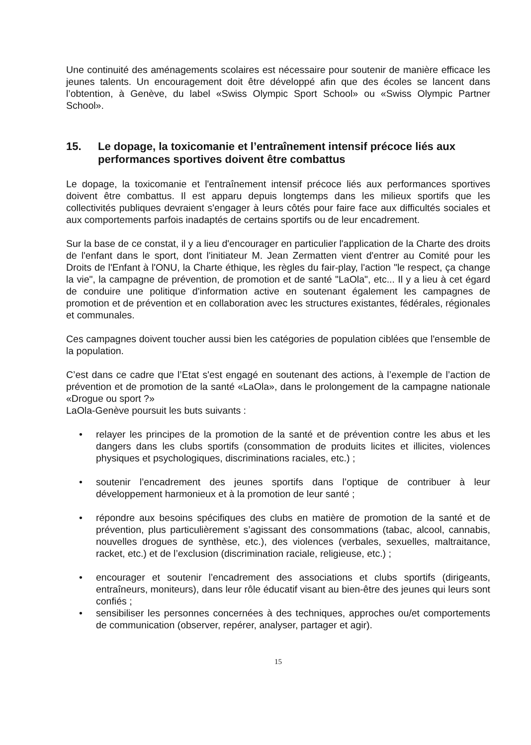Une continuité des aménagements scolaires est nécessaire pour soutenir de manière efficace les jeunes talents. Un encouragement doit être développé afin que des écoles se lancent dans l’obtention, à Genève, du label «Swiss Olympic Sport School» ou «Swiss Olympic Partner School».
15. Le dopage, la toxicomanie et l’entraînement intensif précoce liés aux performances sportives doivent être combattus
Le dopage, la toxicomanie et l'entraînement intensif précoce liés aux performances sportives doivent être combattus. Il est apparu depuis longtemps dans les milieux sportifs que les collectivités publiques devraient s'engager à leurs côtés pour faire face aux difficultés sociales et aux comportements parfois inadaptés de certains sportifs ou de leur encadrement.
Sur la base de ce constat, il y a lieu d'encourager en particulier l'application de la Charte des droits de l'enfant dans le sport, dont l'initiateur M. Jean Zermatten vient d'entrer au Comité pour les Droits de l'Enfant à l'ONU, la Charte éthique, les règles du fair-play, l'action "le respect, ça change la vie", la campagne de prévention, de promotion et de santé "LaOla", etc... Il y a lieu à cet égard de conduire une politique d'information active en soutenant également les campagnes de promotion et de prévention et en collaboration avec les structures existantes, fédérales, régionales et communales.
Ces campagnes doivent toucher aussi bien les catégories de population ciblées que l'ensemble de la population.
C’est dans ce cadre que l’Etat s'est engagé en soutenant des actions, à l’exemple de l’action de prévention et de promotion de la santé «LaOla», dans le prolongement de la campagne nationale «Drogue ou sport ?»
LaOla-Genève poursuit les buts suivants :
• relayer les principes de la promotion de la santé et de prévention contre les abus et les dangers dans les clubs sportifs (consommation de produits licites et illicites, violences physiques et psychologiques, discriminations raciales, etc.) ;
• soutenir l’encadrement des jeunes sportifs dans l’optique de contribuer à leur développement harmonieux et à la promotion de leur santé ;
• répondre aux besoins spécifiques des clubs en matière de promotion de la santé et de prévention, plus particulièrement s’agissant des consommations (tabac, alcool, cannabis, nouvelles drogues de synthèse, etc.), des violences (verbales, sexuelles, maltraitance, racket, etc.) et de l’exclusion (discrimination raciale, religieuse, etc.) ;
• encourager et soutenir l’encadrement des associations et clubs sportifs (dirigeants, entraîneurs, moniteurs), dans leur rôle éducatif visant au bien-être des jeunes qui leurs sont confiés ;
• sensibiliser les personnes concernées à des techniques, approches ou/et comportements de communication (observer, repérer, analyser, partager et agir).
15